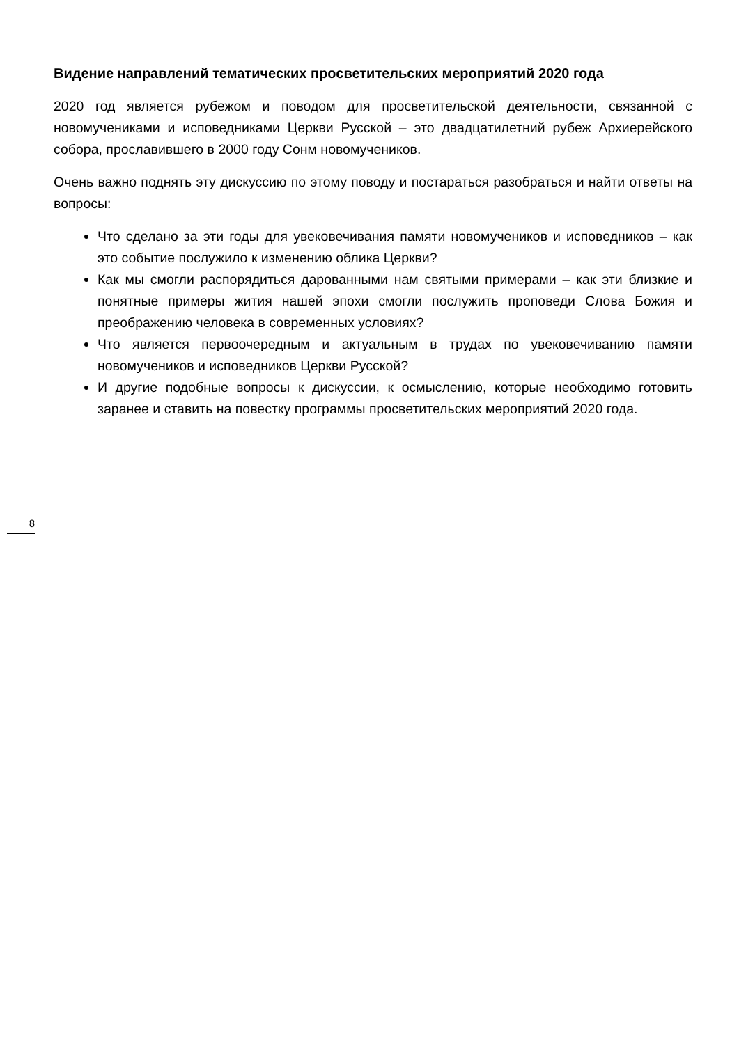Видение направлений тематических просветительских мероприятий 2020 года
2020 год является рубежом и поводом для просветительской деятельности, связанной с новомучениками и исповедниками Церкви Русской – это двадцатилетний рубеж Архиерейского собора, прославившего в 2000 году Сонм новомучеников.
Очень важно поднять эту дискуссию по этому поводу и постараться разобраться и найти ответы на вопросы:
Что сделано за эти годы для увековечивания памяти новомучеников и исповедников – как это событие послужило к изменению облика Церкви?
Как мы смогли распорядиться дарованными нам святыми примерами – как эти близкие и понятные примеры жития нашей эпохи смогли послужить проповеди Слова Божия и преображению человека в современных условиях?
Что является первоочередным и актуальным в трудах по увековечиванию памяти новомучеников и исповедников Церкви Русской?
И другие подобные вопросы к дискуссии, к осмыслению, которые необходимо готовить заранее и ставить на повестку программы просветительских мероприятий 2020 года.
8